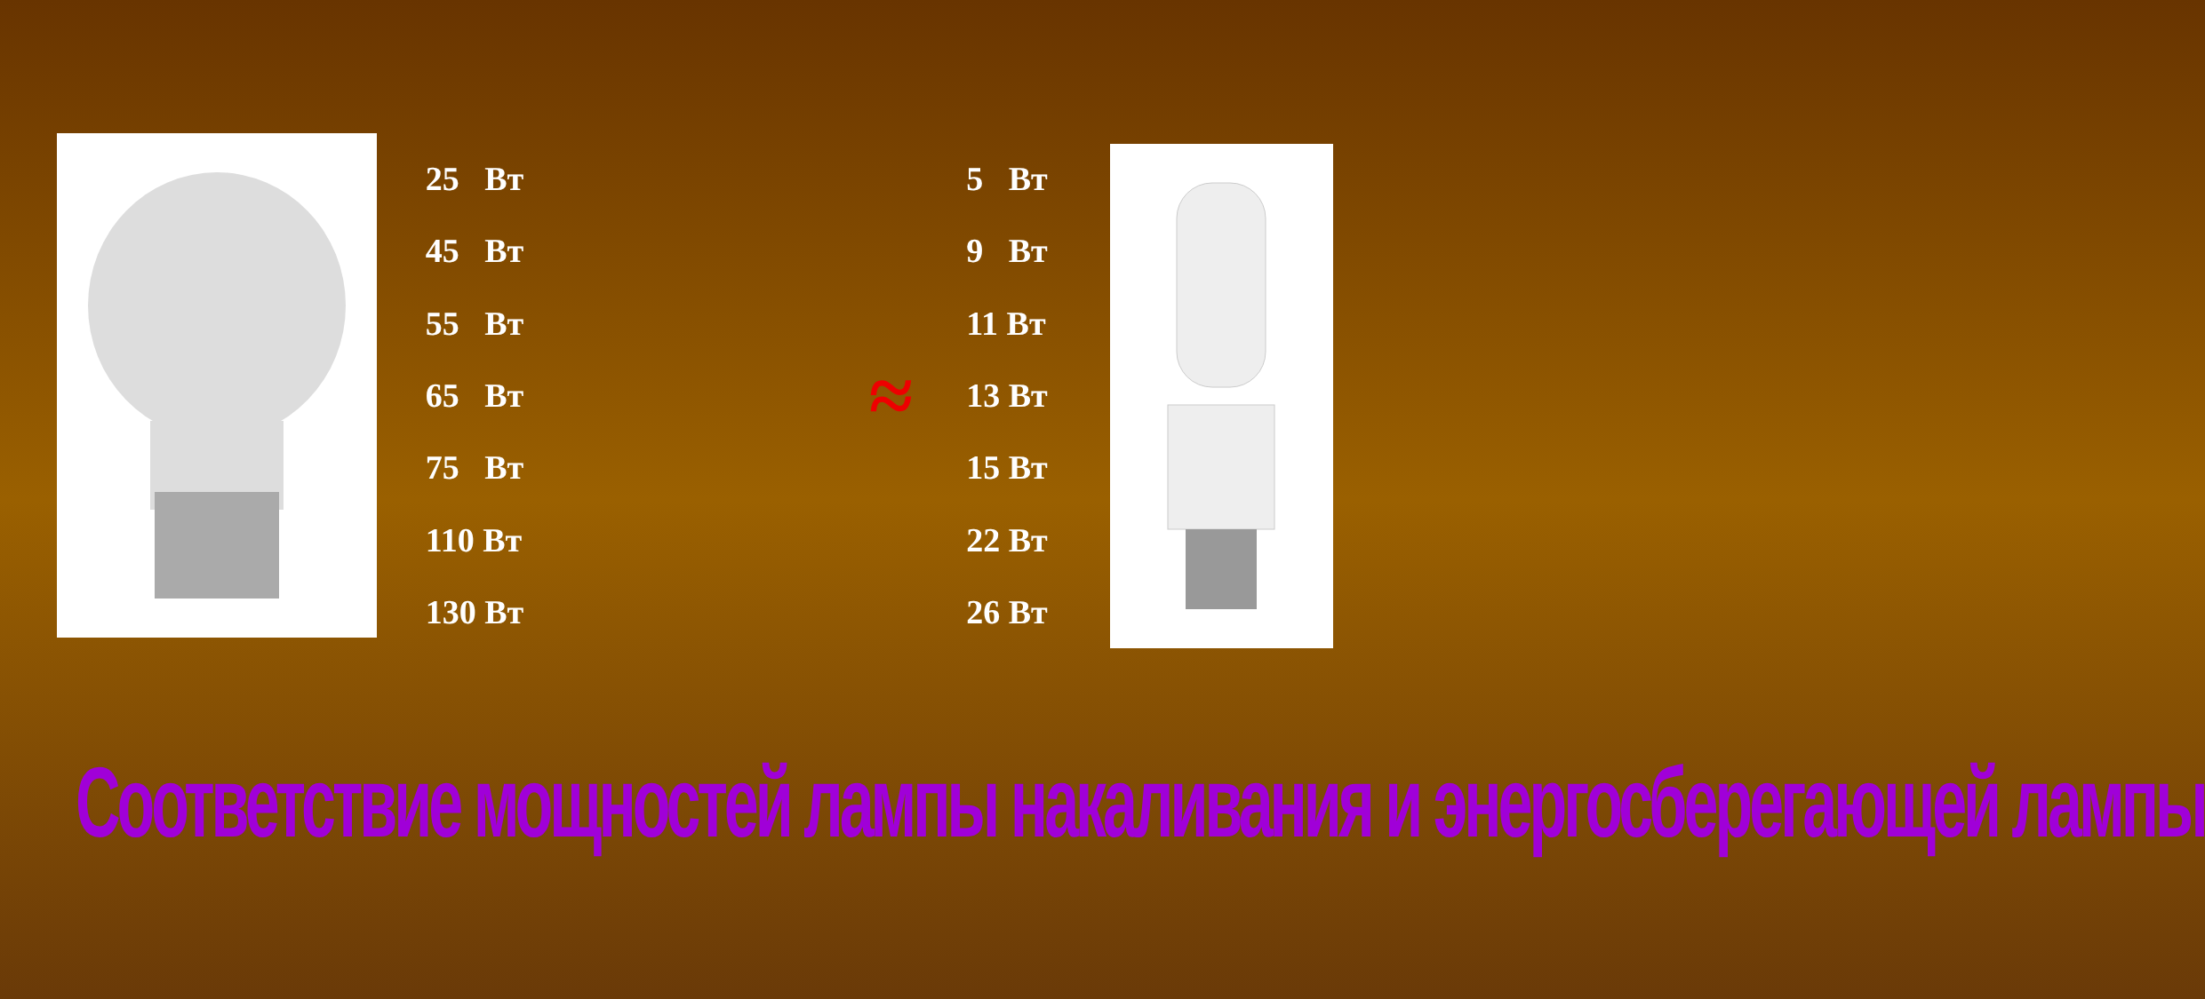| 25 Вт | ≈ | 5 Вт |
| 45 Вт | | 9 Вт |
| 55 Вт | | 11 Вт |
| 65 Вт | | 13 Вт |
| 75 Вт | | 15 Вт |
| 110 Вт | | 22 Вт |
| 130 Вт | | 26 Вт |
Соответствие мощностей лампы накаливания и энергосберегающей лампы